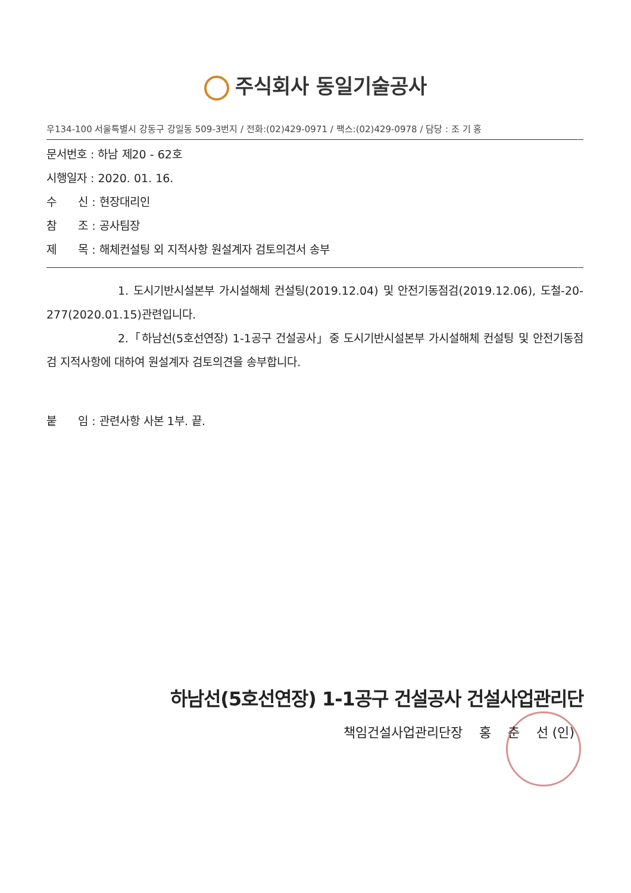주식회사 동일기술공사
우134-100 서울특별시 강동구 강일동 509-3번지 / 전화:(02)429-0971 / 팩스:(02)429-0978 / 담당 : 조 기 홍
문서번호 : 하남 제20 - 62호
시행일자 : 2020. 01. 16.
수 신 : 현장대리인
참 조 : 공사팀장
제 목 : 해체컨설팅 외 지적사항 원설계자 검토의견서 송부
1. 도시기반시설본부 가시설해체 컨설팅(2019.12.04) 및 안전기동점검(2019.12.06), 도철-20-277(2020.01.15)관련입니다.
2.「하남선(5호선연장) 1-1공구 건설공사」중 도시기반시설본부 가시설해체 컨설팅 및 안전기동점검 지적사항에 대하여 원설계자 검토의견을 송부합니다.
붙 임 : 관련사항 사본 1부. 끝.
하남선(5호선연장) 1-1공구 건설공사 건설사업관리단
책임건설사업관리단장 홍 춘 선 (인)